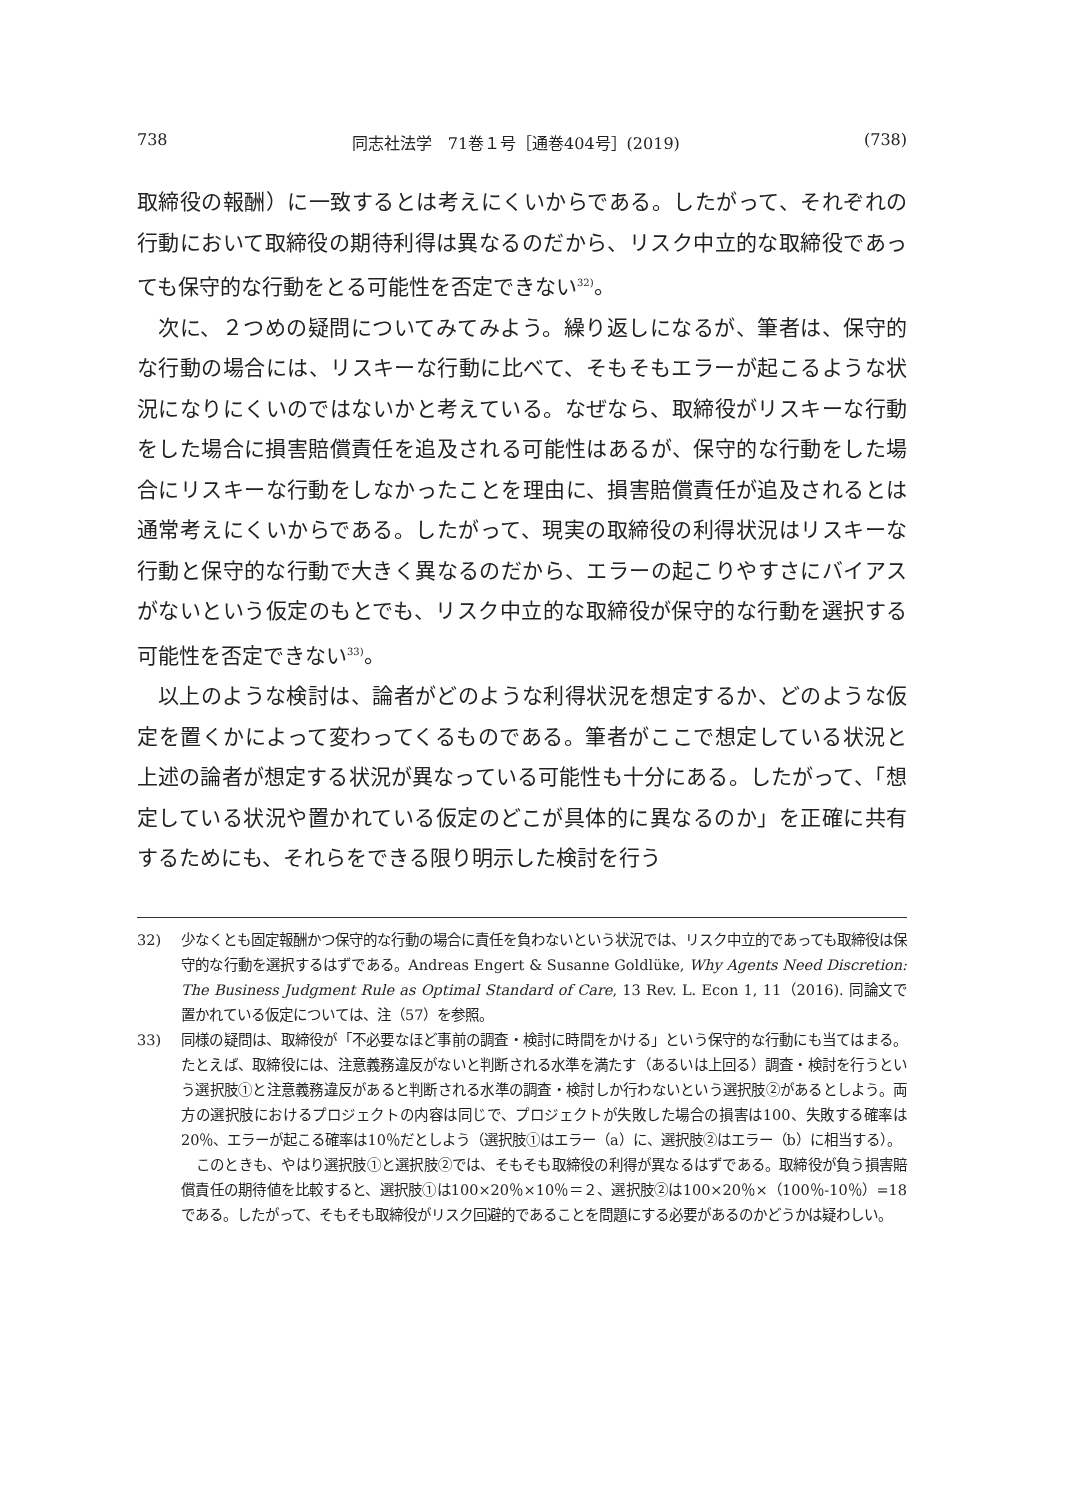738 同志社法学　71巻１号［通巻404号］(2019) (738)
取締役の報酬）に一致するとは考えにくいからである。したがって、それぞれの行動において取締役の期待利得は異なるのだから、リスク中立的な取締役であっても保守的な行動をとる可能性を否定できない<sup>32)</sup>。
次に、２つめの疑問についてみてみよう。繰り返しになるが、筆者は、保守的な行動の場合には、リスキーな行動に比べて、そもそもエラーが起こるような状況になりにくいのではないかと考えている。なぜなら、取締役がリスキーな行動をした場合に損害賠償責任を追及される可能性はあるが、保守的な行動をした場合にリスキーな行動をしなかったことを理由に、損害賠償責任が追及されるとは通常考えにくいからである。したがって、現実の取締役の利得状況はリスキーな行動と保守的な行動で大きく異なるのだから、エラーの起こりやすさにバイアスがないという仮定のもとでも、リスク中立的な取締役が保守的な行動を選択する可能性を否定できない<sup>33)</sup>。
以上のような検討は、論者がどのような利得状況を想定するか、どのような仮定を置くかによって変わってくるものである。筆者がここで想定している状況と上述の論者が想定する状況が異なっている可能性も十分にある。したがって、「想定している状況や置かれている仮定のどこが具体的に異なるのか」を正確に共有するためにも、それらをできる限り明示した検討を行う
32) 少なくとも固定報酬かつ保守的な行動の場合に責任を負わないという状況では、リスク中立的であっても取締役は保守的な行動を選択するはずである。Andreas Engert & Susanne Goldlüke, Why Agents Need Discretion: The Business Judgment Rule as Optimal Standard of Care, 13 Rev. L. Econ 1, 11（2016). 同論文で置かれている仮定については、注（57）を参照。
33) 同様の疑問は、取締役が「不必要なほど事前の調査・検討に時間をかける」という保守的な行動にも当てはまる。たとえば、取締役には、注意義務違反がないと判断される水準を満たす（あるいは上回る）調査・検討を行うという選択肢①と注意義務違反があると判断される水準の調査・検討しか行わないという選択肢②があるとしよう。両方の選択肢におけるプロジェクトの内容は同じで、プロジェクトが失敗した場合の損害は100、失敗する確率は20％、エラーが起こる確率は10％だとしよう（選択肢①はエラー（a）に、選択肢②はエラー（b）に相当する）。
このときも、やはり選択肢①と選択肢②では、そもそも取締役の利得が異なるはずである。取締役が負う損害賠償責任の期待値を比較すると、選択肢①は100×20％×10％＝２、選択肢②は100×20％×（100％-10％）=18である。したがって、そもそも取締役がリスク回避的であることを問題にする必要があるのかどうかは疑わしい。